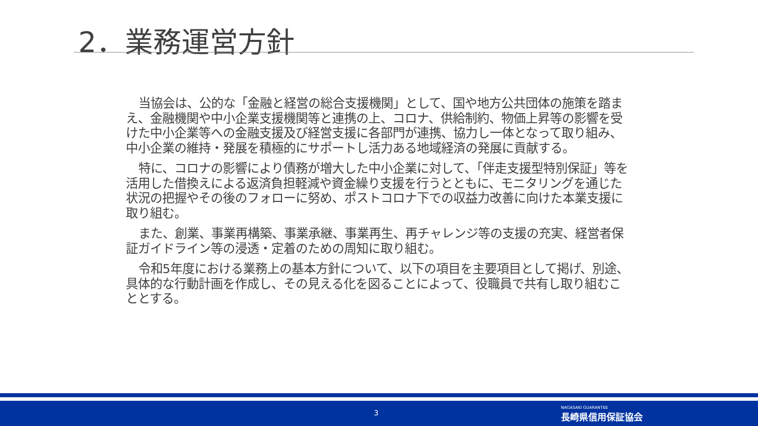2．業務運営方針
当協会は、公的な「金融と経営の総合支援機関」として、国や地方公共団体の施策を踏まえ、金融機関や中小企業支援機関等と連携の上、コロナ、供給制約、物価上昇等の影響を受けた中小企業等への金融支援及び経営支援に各部門が連携、協力し一体となって取り組み、中小企業の維持・発展を積極的にサポートし活力ある地域経済の発展に貢献する。
特に、コロナの影響により債務が増大した中小企業に対して、「伴走支援型特別保証」等を活用した借換えによる返済負担軽減や資金繰り支援を行うとともに、モニタリングを通じた状況の把握やその後のフォローに努め、ポストコロナ下での収益力改善に向けた本業支援に取り組む。
また、創業、事業再構築、事業承継、事業再生、再チャレンジ等の支援の充実、経営者保証ガイドライン等の浸透・定着のための周知に取り組む。
令和5年度における業務上の基本方針について、以下の項目を主要項目として掲げ、別途、具体的な行動計画を作成し、その見える化を図ることによって、役職員で共有し取り組むこととする。
3
NAGASAKI GUARANTEE
長崎県信用保証協会